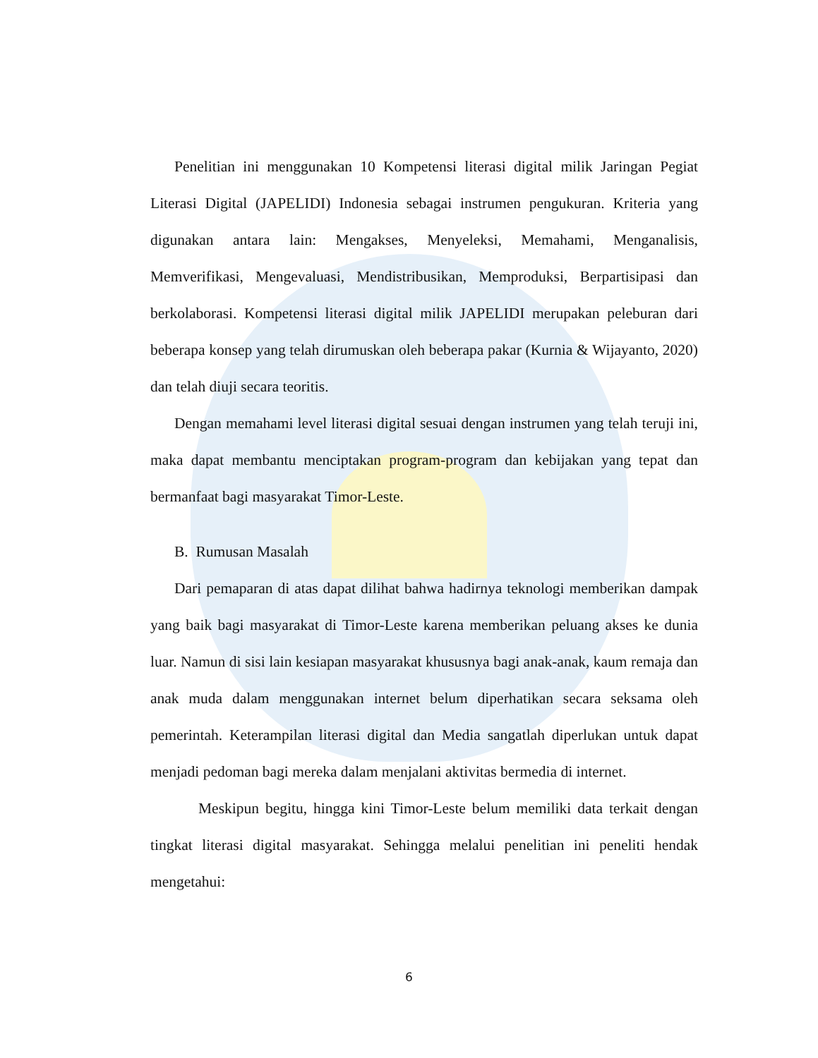Penelitian ini menggunakan 10 Kompetensi literasi digital milik Jaringan Pegiat Literasi Digital (JAPELIDI) Indonesia sebagai instrumen pengukuran. Kriteria yang digunakan antara lain: Mengakses, Menyeleksi, Memahami, Menganalisis, Memverifikasi, Mengevaluasi, Mendistribusikan, Memproduksi, Berpartisipasi dan berkolaborasi. Kompetensi literasi digital milik JAPELIDI merupakan peleburan dari beberapa konsep yang telah dirumuskan oleh beberapa pakar (Kurnia & Wijayanto, 2020) dan telah diuji secara teoritis.
Dengan memahami level literasi digital sesuai dengan instrumen yang telah teruji ini, maka dapat membantu menciptakan program-program dan kebijakan yang tepat dan bermanfaat bagi masyarakat Timor-Leste.
B. Rumusan Masalah
Dari pemaparan di atas dapat dilihat bahwa hadirnya teknologi memberikan dampak yang baik bagi masyarakat di Timor-Leste karena memberikan peluang akses ke dunia luar. Namun di sisi lain kesiapan masyarakat khususnya bagi anak-anak, kaum remaja dan anak muda dalam menggunakan internet belum diperhatikan secara seksama oleh pemerintah. Keterampilan literasi digital dan Media sangatlah diperlukan untuk dapat menjadi pedoman bagi mereka dalam menjalani aktivitas bermedia di internet.
Meskipun begitu, hingga kini Timor-Leste belum memiliki data terkait dengan tingkat literasi digital masyarakat. Sehingga melalui penelitian ini peneliti hendak mengetahui:
6